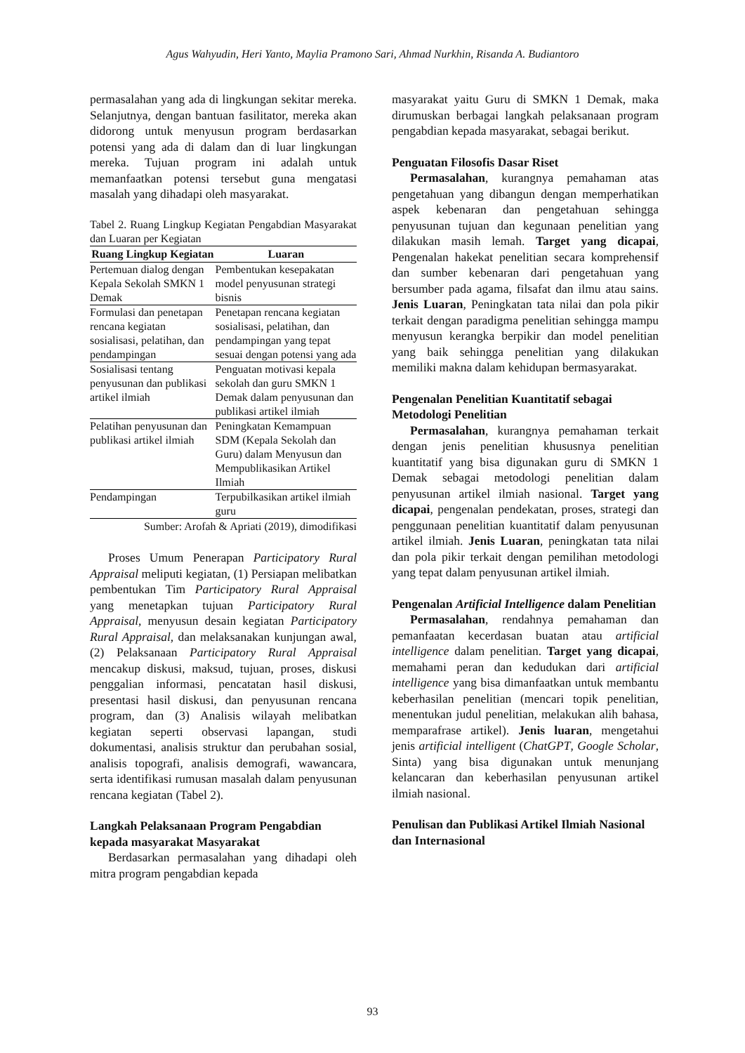Agus Wahyudin, Heri Yanto, Maylia Pramono Sari, Ahmad Nurkhin, Risanda A. Budiantoro
permasalahan yang ada di lingkungan sekitar mereka. Selanjutnya, dengan bantuan fasilitator, mereka akan didorong untuk menyusun program berdasarkan potensi yang ada di dalam dan di luar lingkungan mereka. Tujuan program ini adalah untuk memanfaatkan potensi tersebut guna mengatasi masalah yang dihadapi oleh masyarakat.
Tabel 2. Ruang Lingkup Kegiatan Pengabdian Masyarakat dan Luaran per Kegiatan
| Ruang Lingkup Kegiatan | Luaran |
| --- | --- |
| Pertemuan dialog dengan Kepala Sekolah SMKN 1 Demak | Pembentukan kesepakatan model penyusunan strategi bisnis |
| Formulasi dan penetapan rencana kegiatan sosialisasi, pelatihan, dan pendampingan | Penetapan rencana kegiatan sosialisasi, pelatihan, dan pendampingan yang tepat sesuai dengan potensi yang ada |
| Sosialisasi tentang penyusunan dan publikasi artikel ilmiah | Penguatan motivasi kepala sekolah dan guru SMKN 1 Demak dalam penyusunan dan publikasi artikel ilmiah |
| Pelatihan penyusunan dan publikasi artikel ilmiah | Peningkatan Kemampuan SDM (Kepala Sekolah dan Guru) dalam Menyusun dan Mempublikasikan Artikel Ilmiah |
| Pendampingan | Terpubilkasikan artikel ilmiah guru |
Sumber: Arofah & Apriati (2019), dimodifikasi
Proses Umum Penerapan Participatory Rural Appraisal meliputi kegiatan, (1) Persiapan melibatkan pembentukan Tim Participatory Rural Appraisal yang menetapkan tujuan Participatory Rural Appraisal, menyusun desain kegiatan Participatory Rural Appraisal, dan melaksanakan kunjungan awal, (2) Pelaksanaan Participatory Rural Appraisal mencakup diskusi, maksud, tujuan, proses, diskusi penggalian informasi, pencatatan hasil diskusi, presentasi hasil diskusi, dan penyusunan rencana program, dan (3) Analisis wilayah melibatkan kegiatan seperti observasi lapangan, studi dokumentasi, analisis struktur dan perubahan sosial, analisis topografi, analisis demografi, wawancara, serta identifikasi rumusan masalah dalam penyusunan rencana kegiatan (Tabel 2).
Langkah Pelaksanaan Program Pengabdian kepada masyarakat Masyarakat
Berdasarkan permasalahan yang dihadapi oleh mitra program pengabdian kepada
masyarakat yaitu Guru di SMKN 1 Demak, maka dirumuskan berbagai langkah pelaksanaan program pengabdian kepada masyarakat, sebagai berikut.
Penguatan Filosofis Dasar Riset
Permasalahan, kurangnya pemahaman atas pengetahuan yang dibangun dengan memperhatikan aspek kebenaran dan pengetahuan sehingga penyusunan tujuan dan kegunaan penelitian yang dilakukan masih lemah. Target yang dicapai, Pengenalan hakekat penelitian secara komprehensif dan sumber kebenaran dari pengetahuan yang bersumber pada agama, filsafat dan ilmu atau sains. Jenis Luaran, Peningkatan tata nilai dan pola pikir terkait dengan paradigma penelitian sehingga mampu menyusun kerangka berpikir dan model penelitian yang baik sehingga penelitian yang dilakukan memiliki makna dalam kehidupan bermasyarakat.
Pengenalan Penelitian Kuantitatif sebagai Metodologi Penelitian
Permasalahan, kurangnya pemahaman terkait dengan jenis penelitian khususnya penelitian kuantitatif yang bisa digunakan guru di SMKN 1 Demak sebagai metodologi penelitian dalam penyusunan artikel ilmiah nasional. Target yang dicapai, pengenalan pendekatan, proses, strategi dan penggunaan penelitian kuantitatif dalam penyusunan artikel ilmiah. Jenis Luaran, peningkatan tata nilai dan pola pikir terkait dengan pemilihan metodologi yang tepat dalam penyusunan artikel ilmiah.
Pengenalan Artificial Intelligence dalam Penelitian
Permasalahan, rendahnya pemahaman dan pemanfaatan kecerdasan buatan atau artificial intelligence dalam penelitian. Target yang dicapai, memahami peran dan kedudukan dari artificial intelligence yang bisa dimanfaatkan untuk membantu keberhasilan penelitian (mencari topik penelitian, menentukan judul penelitian, melakukan alih bahasa, memparafrase artikel). Jenis luaran, mengetahui jenis artificial intelligent (ChatGPT, Google Scholar, Sinta) yang bisa digunakan untuk menunjang kelancaran dan keberhasilan penyusunan artikel ilmiah nasional.
Penulisan dan Publikasi Artikel Ilmiah Nasional dan Internasional
93